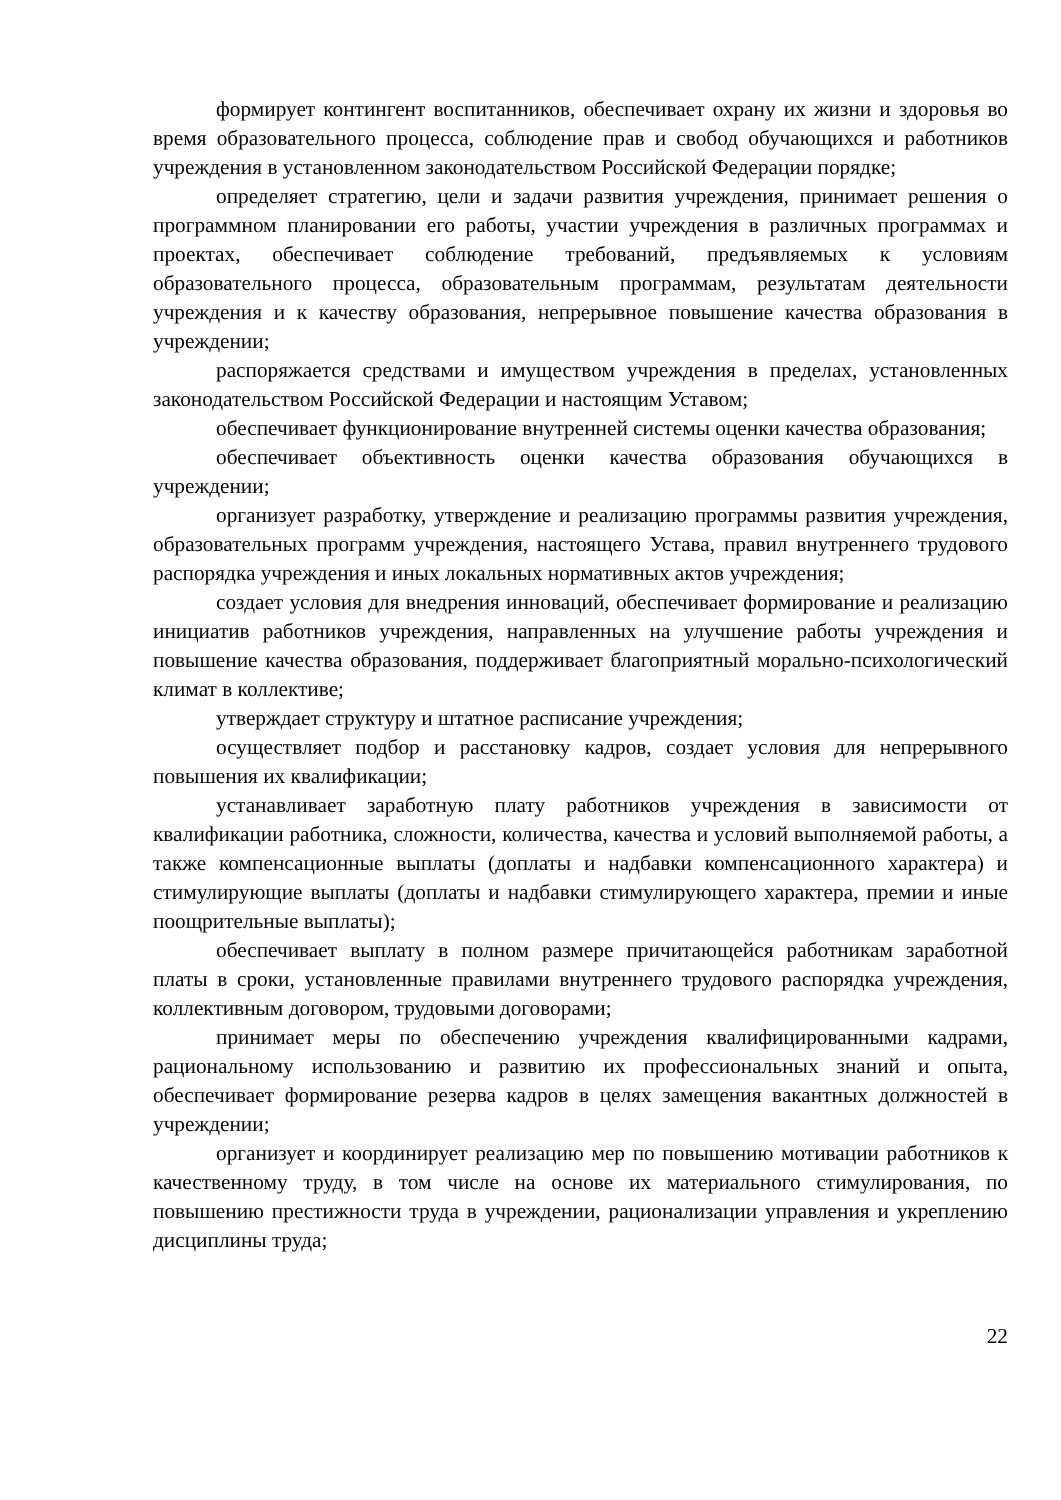формирует контингент воспитанников, обеспечивает охрану их жизни и здоровья во время образовательного процесса, соблюдение прав и свобод обучающихся и работников учреждения в установленном законодательством Российской Федерации порядке;
определяет стратегию, цели и задачи развития учреждения, принимает решения о программном планировании его работы, участии учреждения в различных программах и проектах, обеспечивает соблюдение требований, предъявляемых к условиям образовательного процесса, образовательным программам, результатам деятельности учреждения и к качеству образования, непрерывное повышение качества образования в учреждении;
распоряжается средствами и имуществом учреждения в пределах, установленных законодательством Российской Федерации и настоящим Уставом;
обеспечивает функционирование внутренней системы оценки качества образования;
обеспечивает объективность оценки качества образования обучающихся в учреждении;
организует разработку, утверждение и реализацию программы развития учреждения, образовательных программ учреждения, настоящего Устава, правил внутреннего трудового распорядка учреждения и иных локальных нормативных актов учреждения;
создает условия для внедрения инноваций, обеспечивает формирование и реализацию инициатив работников учреждения, направленных на улучшение работы учреждения и повышение качества образования, поддерживает благоприятный морально-психологический климат в коллективе;
утверждает структуру и штатное расписание учреждения;
осуществляет подбор и расстановку кадров, создает условия для непрерывного повышения их квалификации;
устанавливает заработную плату работников учреждения в зависимости от квалификации работника, сложности, количества, качества и условий выполняемой работы, а также компенсационные выплаты (доплаты и надбавки компенсационного характера) и стимулирующие выплаты (доплаты и надбавки стимулирующего характера, премии и иные поощрительные выплаты);
обеспечивает выплату в полном размере причитающейся работникам заработной платы в сроки, установленные правилами внутреннего трудового распорядка учреждения, коллективным договором, трудовыми договорами;
принимает меры по обеспечению учреждения квалифицированными кадрами, рациональному использованию и развитию их профессиональных знаний и опыта, обеспечивает формирование резерва кадров в целях замещения вакантных должностей в учреждении;
организует и координирует реализацию мер по повышению мотивации работников к качественному труду, в том числе на основе их материального стимулирования, по повышению престижности труда в учреждении, рационализации управления и укреплению дисциплины труда;
22